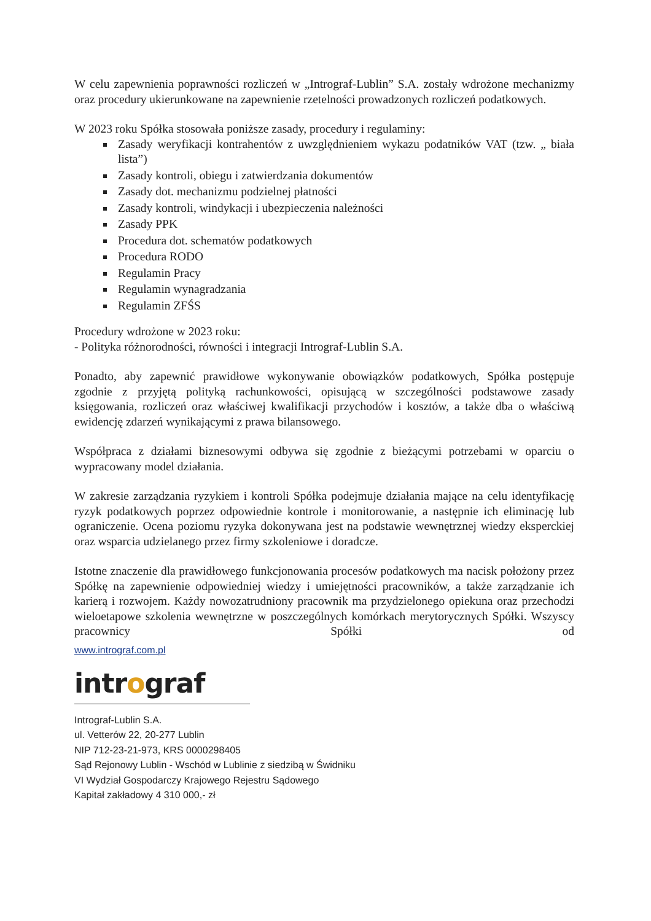W celu zapewnienia poprawności rozliczeń w „Intrograf-Lublin” S.A. zostały wdrożone mechanizmy oraz procedury ukierunkowane na zapewnienie rzetelności prowadzonych rozliczeń podatkowych.
W 2023 roku Spółka stosowała poniższe zasady, procedury i regulaminy:
Zasady weryfikacji kontrahentów z uwzględnieniem wykazu podatników VAT (tzw. „ biała lista”)
Zasady kontroli, obiegu i zatwierdzania dokumentów
Zasady dot. mechanizmu podzielnej płatności
Zasady kontroli, windykacji i ubezpieczenia należności
Zasady PPK
Procedura dot. schematów podatkowych
Procedura RODO
Regulamin Pracy
Regulamin wynagradzania
Regulamin ZFŚS
Procedury wdrożone w 2023 roku:
- Polityka różnorodności, równości i integracji Intrograf-Lublin S.A.
Ponadto, aby zapewnić prawidłowe wykonywanie obowiązków podatkowych, Spółka postępuje zgodnie z przyjętą polityką rachunkowości, opisującą w szczególności podstawowe zasady księgowania, rozliczeń oraz właściwej kwalifikacji przychodów i kosztów, a także dba o właściwą ewidencję zdarzeń wynikającymi z prawa bilansowego.
Współpraca z działami biznesowymi odbywa się zgodnie z bieżącymi potrzebami w oparciu o wypracowany model działania.
W zakresie zarządzania ryzykiem i kontroli Spółka podejmuje działania mające na celu identyfikację ryzyk podatkowych poprzez odpowiednie kontrole i monitorowanie, a następnie ich eliminację lub ograniczenie. Ocena poziomu ryzyka dokonywana jest na podstawie wewnętrznej wiedzy eksperckiej oraz wsparcia udzielanego przez firmy szkoleniowe i doradcze.
Istotne znaczenie dla prawidłowego funkcjonowania procesów podatkowych ma nacisk położony przez Spółkę na zapewnienie odpowiedniej wiedzy i umiejętności pracowników, a także zarządzanie ich karierą i rozwojem. Każdy nowozatrudniony pracownik ma przydzielonego opiekuna oraz przechodzi wieloetapowe szkolenia wewnętrzne w poszczególnych komórkach merytorycznych Spółki. Wszyscy pracownicy Spółki od
www.intrograf.com.pl
intrograf
Intrograf-Lublin S.A.
ul. Vetterów 22, 20-277 Lublin
NIP 712-23-21-973, KRS 0000298405
Sąd Rejonowy Lublin - Wschód w Lublinie z siedzibą w Świdniku
VI Wydział Gospodarczy Krajowego Rejestru Sądowego
Kapitał zakładowy 4 310 000,- zł